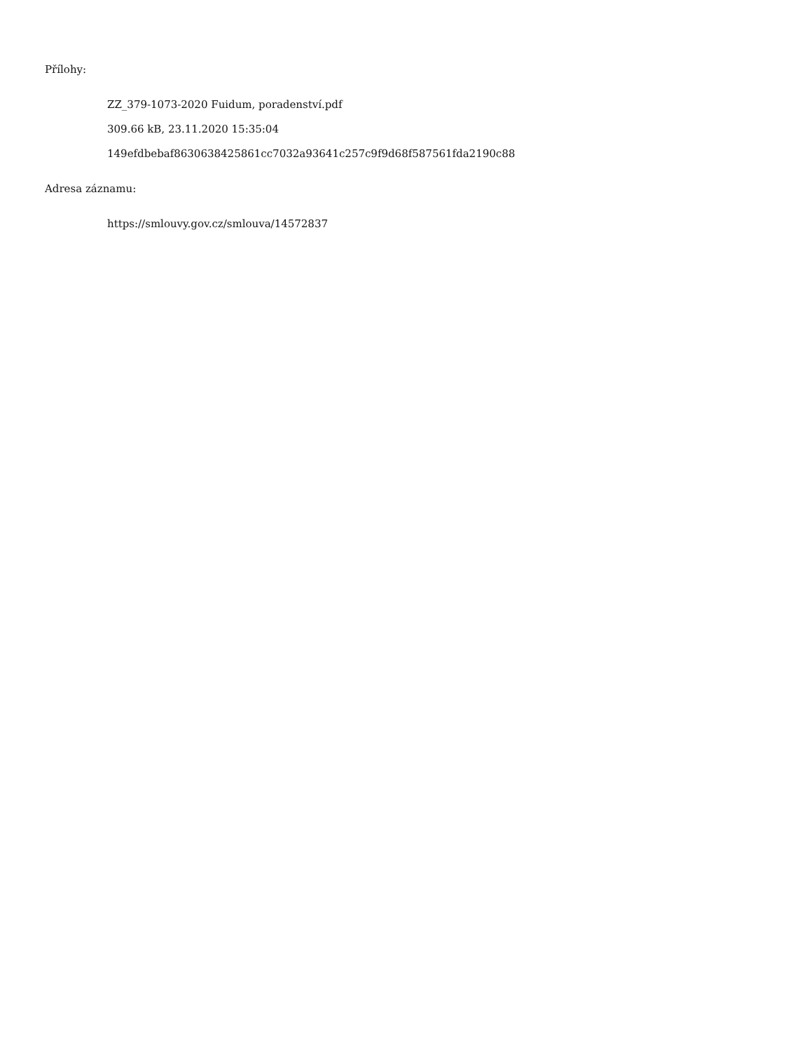Přílohy:
ZZ_379-1073-2020 Fuidum, poradenství.pdf
309.66 kB, 23.11.2020 15:35:04
149efdbebaf8630638425861cc7032a93641c257c9f9d68f587561fda2190c88
Adresa záznamu:
https://smlouvy.gov.cz/smlouva/14572837